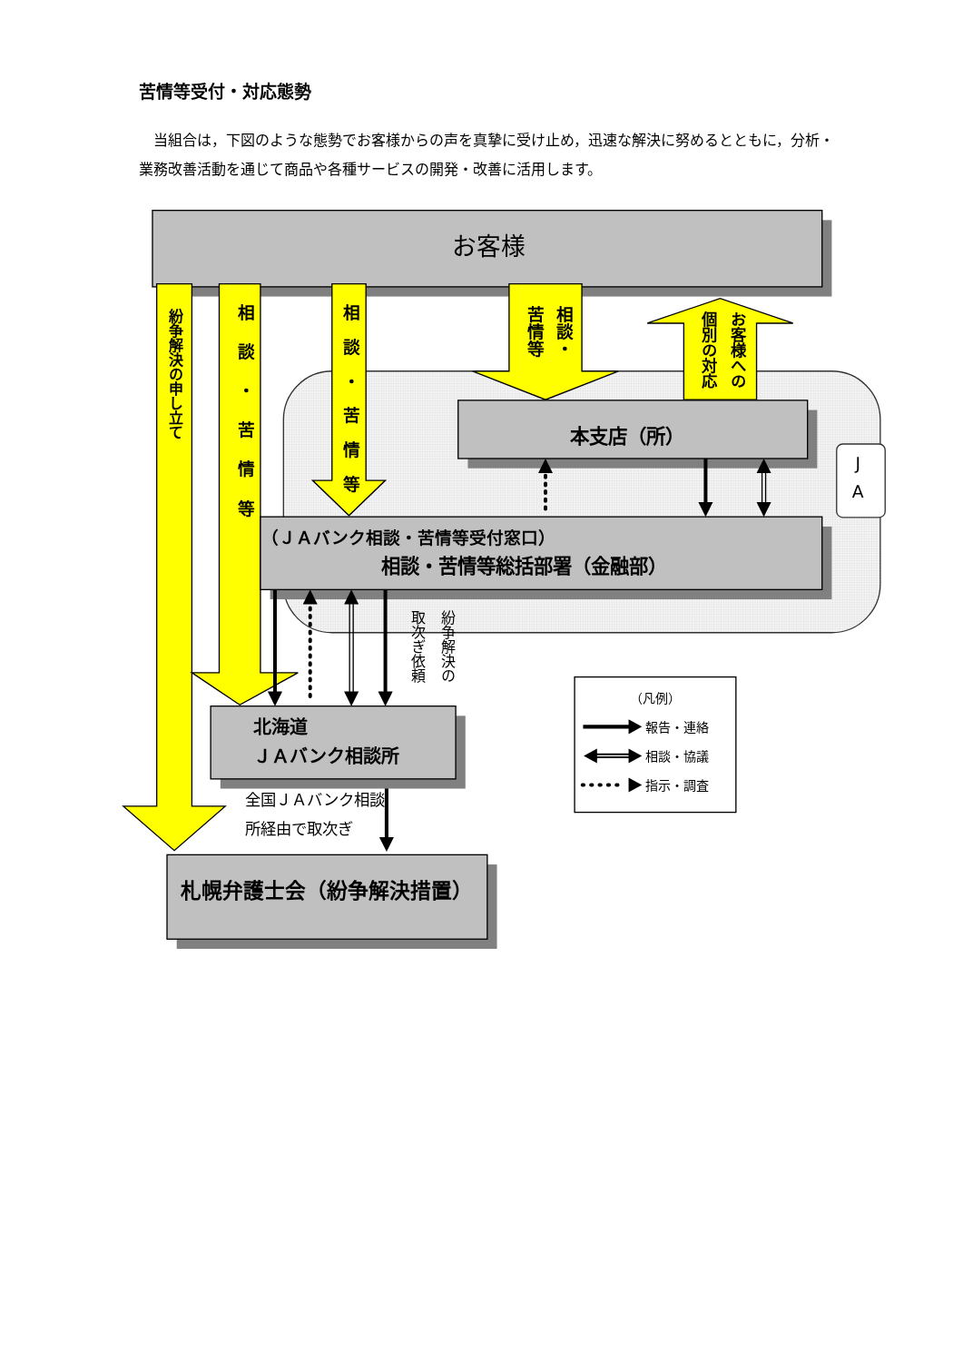苦情等受付・対応態勢
当組合は，下図のような態勢でお客様からの声を真摯に受け止め，迅速な解決に努めるとともに，分析・業務改善活動を通じて商品や各種サービスの開発・改善に活用します。
お客様
紛争解決の申し立て
相談・苦情等
相談・苦情等
相談・
苦情等
お客様への
個別の対応
本支店（所）
J
A
（ＪＡバンク相談・苦情等受付窓口）
相談・苦情等総括部署（金融部）
紛争解決の
取次ぎ依頼
北海道
ＪＡバンク相談所
全国ＪＡバンク相談
所経由で取次ぎ
札幌弁護士会（紛争解決措置）
（凡例）
報告・連絡
相談・協議
指示・調査